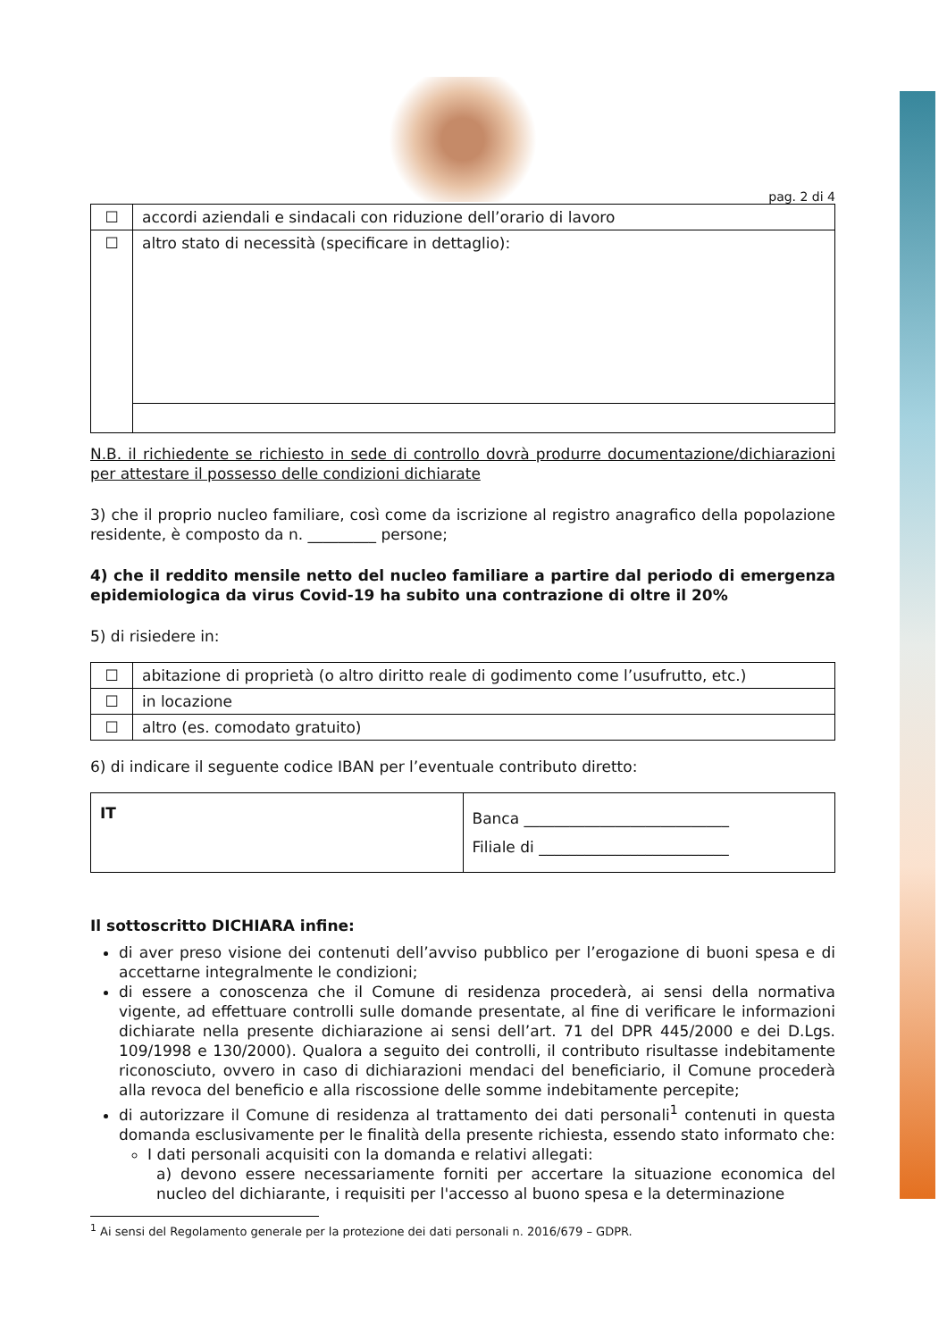pag. 2 di 4
| ☐ | accordi aziendali e sindacali con riduzione dell’orario di lavoro |
| ☐ | altro stato di necessità (specificare in dettaglio): |
N.B. il richiedente se richiesto in sede di controllo dovrà produrre documentazione/dichiarazioni per attestare il possesso delle condizioni dichiarate
3) che il proprio nucleo familiare, così come da iscrizione al registro anagrafico della popolazione residente, è composto da n. _________ persone;
4) che il reddito mensile netto del nucleo familiare a partire dal periodo di emergenza epidemiologica da virus Covid-19 ha subito una contrazione di oltre il 20%
5) di risiedere in:
| ☐ | abitazione di proprietà (o altro diritto reale di godimento come l’usufrutto, etc.) |
| ☐ | in locazione |
| ☐ | altro (es. comodato gratuito) |
6) di indicare il seguente codice IBAN per l’eventuale contributo diretto:
| IT | Banca ___________________________ Filiale di _________________________ |
Il sottoscritto DICHIARA infine:
di aver preso visione dei contenuti dell’avviso pubblico per l’erogazione di buoni spesa e di accettarne integralmente le condizioni;
di essere a conoscenza che il Comune di residenza procederà, ai sensi della normativa vigente, ad effettuare controlli sulle domande presentate, al fine di verificare le informazioni dichiarate nella presente dichiarazione ai sensi dell’art. 71 del DPR 445/2000 e dei D.Lgs. 109/1998 e 130/2000). Qualora a seguito dei controlli, il contributo risultasse indebitamente riconosciuto, ovvero in caso di dichiarazioni mendaci del beneficiario, il Comune procederà alla revoca del beneficio e alla riscossione delle somme indebitamente percepite;
di autorizzare il Comune di residenza al trattamento dei dati personali<sup>1</sup> contenuti in questa domanda esclusivamente per le finalità della presente richiesta, essendo stato informato che:
I dati personali acquisiti con la domanda e relativi allegati:
a) devono essere necessariamente forniti per accertare la situazione economica del nucleo del dichiarante, i requisiti per l'accesso al buono spesa e la determinazione
<sup>1</sup> Ai sensi del Regolamento generale per la protezione dei dati personali n. 2016/679 – GDPR.